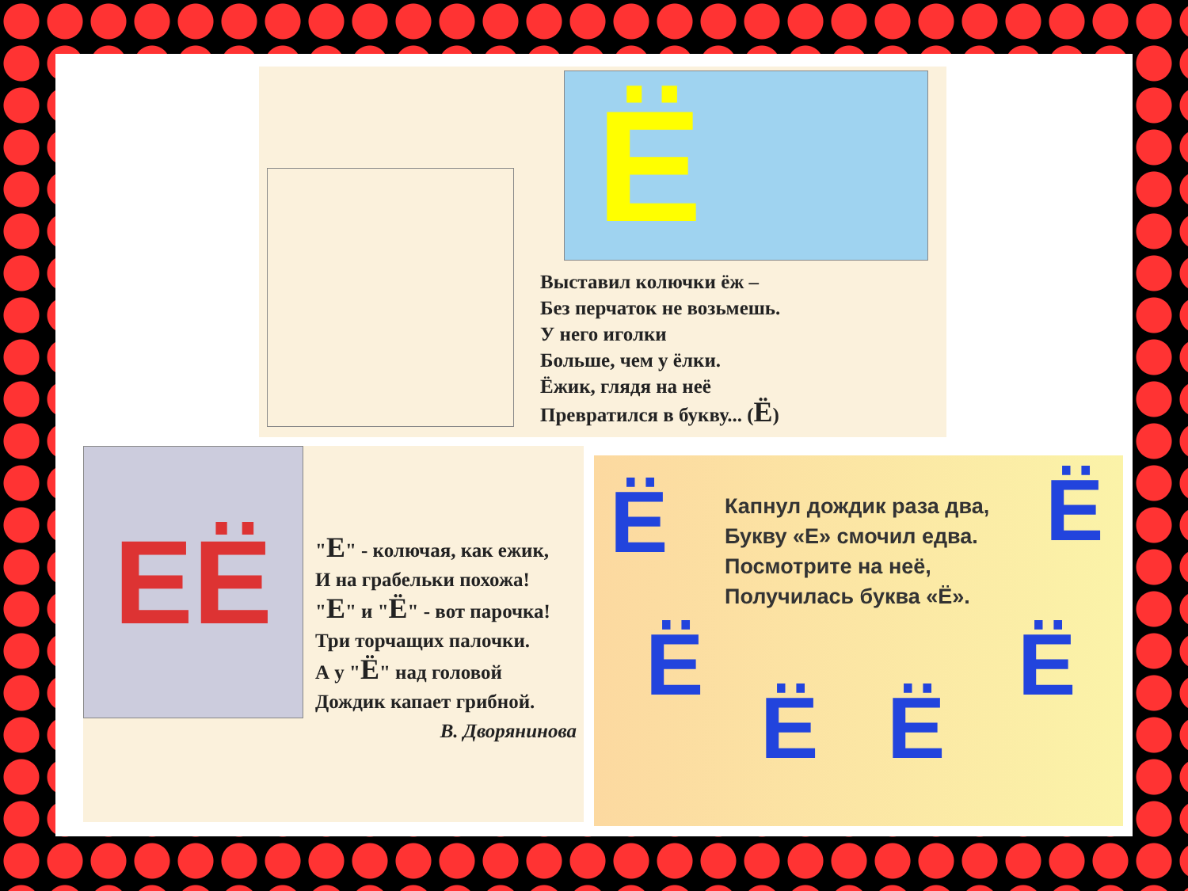Ё
Выставил колючки ёж –
Без перчаток не возьмешь.
У него иголки
Больше, чем у ёлки.
Ёжик, глядя на неё
Превратился в букву... (Ё)
ЕЁ
"Е" - колючая, как ежик,
И на грабельки похожа!
"Е" и "Ё" - вот парочка!
Три торчащих палочки.
А у "Ё" над головой
Дождик капает грибной.
В. Дворянинова
Ё Ё
Ё
Ё Ё
Ё
Капнул дождик раза два,
Букву «Е» смочил едва.
Посмотрите на неё,
Получилась буква «Ё».